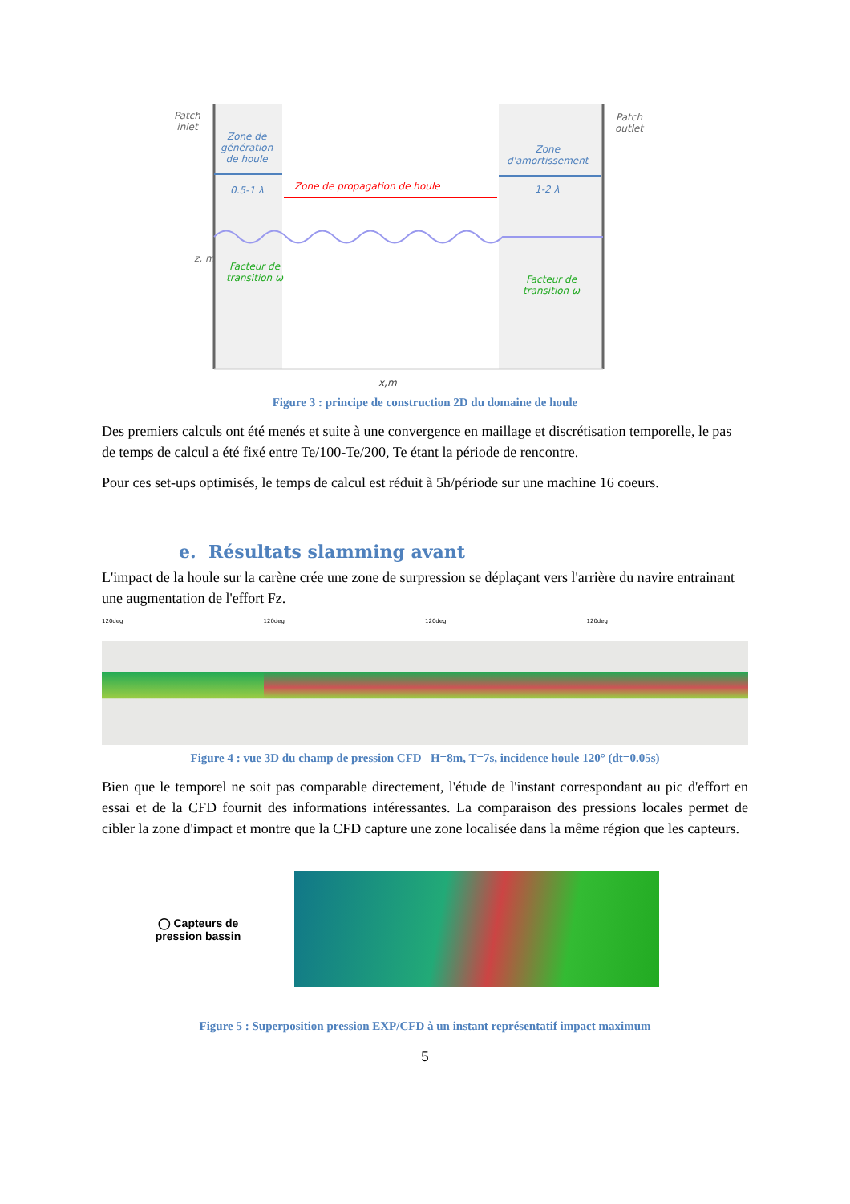Patch
inlet
Patch
outlet
Zone de
génération
de houle
0.5-1 λ Zone de propagation de houle
Zone
d'amortissement
1-2 λ
z, m
Facteur de
transition ω
Facteur de
transition ω
x,m
Figure 3 : principe de construction 2D du domaine de houle
Des premiers calculs ont été menés et suite à une convergence en maillage et discrétisation temporelle, le pas de temps de calcul a été fixé entre Te/100-Te/200, Te étant la période de rencontre.
Pour ces set-ups optimisés, le temps de calcul est réduit à 5h/période sur une machine 16 coeurs.
e. Résultats slamming avant
L'impact de la houle sur la carène crée une zone de surpression se déplaçant vers l'arrière du navire entrainant une augmentation de l'effort Fz.
120deg 120deg 120deg 120deg
Figure 4 : vue 3D du champ de pression CFD –H=8m, T=7s, incidence houle 120° (dt=0.05s)
Bien que le temporel ne soit pas comparable directement, l'étude de l'instant correspondant au pic d'effort en essai et de la CFD fournit des informations intéressantes. La comparaison des pressions locales permet de cibler la zone d'impact et montre que la CFD capture une zone localisée dans la même région que les capteurs.
◯ Capteurs de
pression bassin
Figure 5 : Superposition pression EXP/CFD à un instant représentatif impact maximum
5